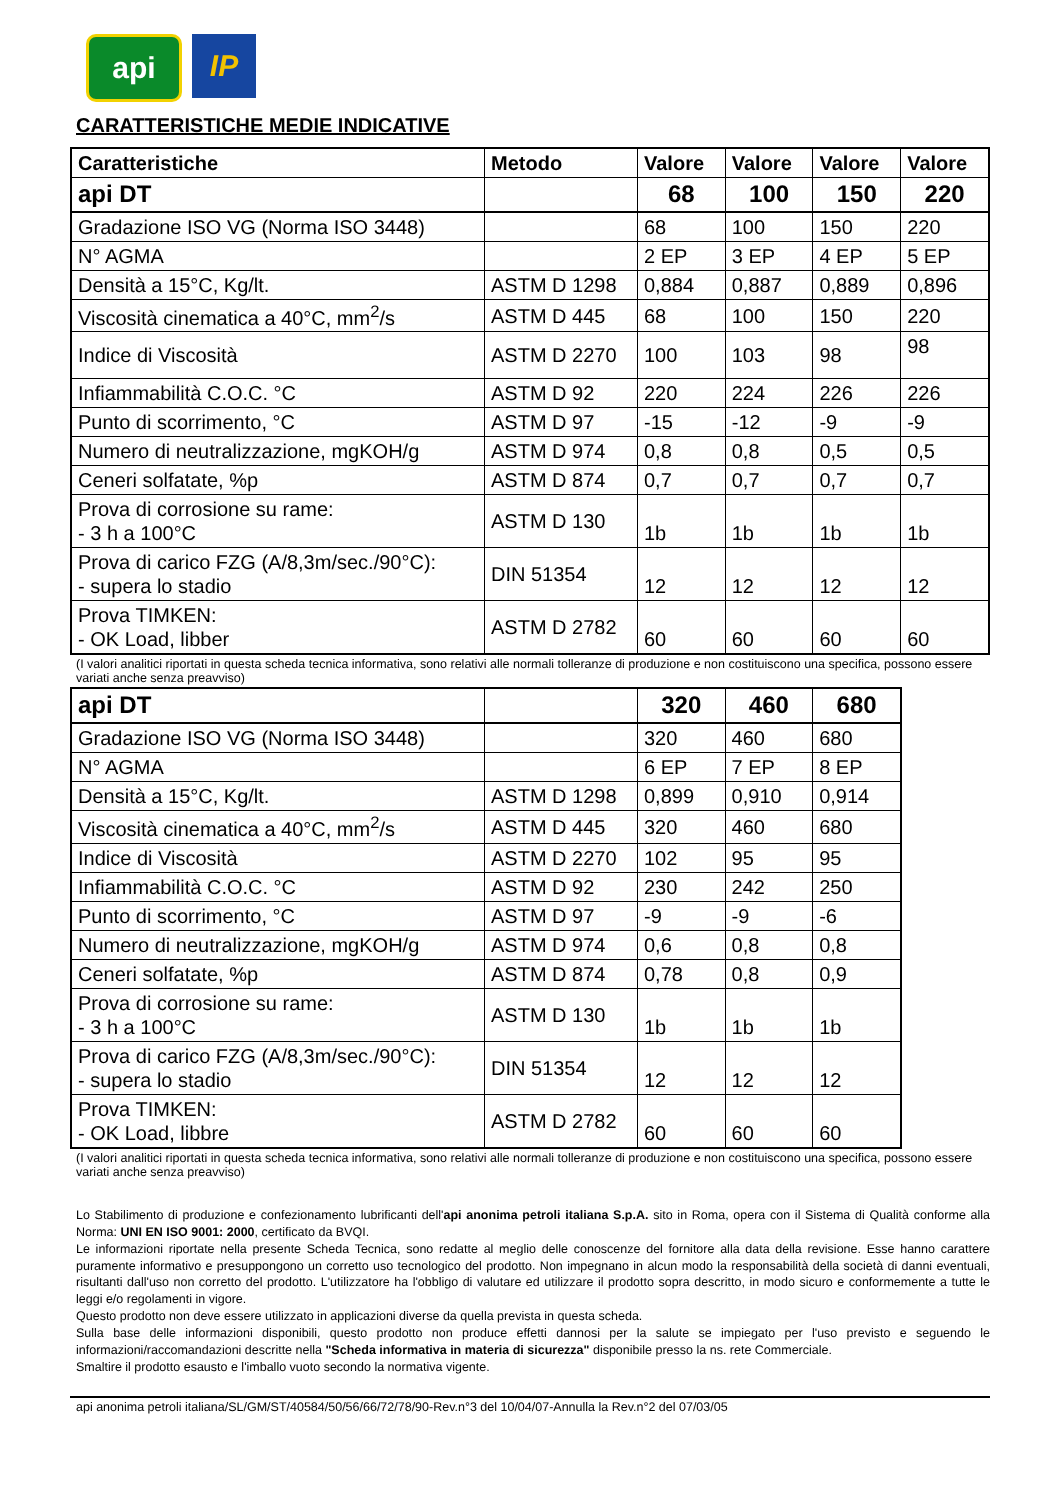api
IP
CARATTERISTICHE MEDIE INDICATIVE
| Caratteristiche | Metodo | Valore | Valore | Valore | Valore |
| --- | --- | --- | --- | --- | --- |
| api DT | | 68 | 100 | 150 | 220 |
| Gradazione ISO VG (Norma ISO 3448) | | 68 | 100 | 150 | 220 |
| N° AGMA | | 2 EP | 3 EP | 4 EP | 5 EP |
| Densità a 15°C, Kg/lt. | ASTM D 1298 | 0,884 | 0,887 | 0,889 | 0,896 |
| Viscosità cinematica a 40°C, mm<sup>2</sup>/s | ASTM D 445 | 68 | 100 | 150 | 220 |
| Indice di Viscosità | ASTM D 2270 | 100 | 103 | 98 | 98 |
| Infiammabilità C.O.C. °C | ASTM D 92 | 220 | 224 | 226 | 226 |
| Punto di scorrimento, °C | ASTM D 97 | -15 | -12 | -9 | -9 |
| Numero di neutralizzazione, mgKOH/g | ASTM D 974 | 0,8 | 0,8 | 0,5 | 0,5 |
| Ceneri solfatate, %p | ASTM D 874 | 0,7 | 0,7 | 0,7 | 0,7 |
| Prova di corrosione su rame: - 3 h a 100°C | ASTM D 130 | 1b | 1b | 1b | 1b |
| Prova di carico FZG (A/8,3m/sec./90°C): - supera lo stadio | DIN 51354 | 12 | 12 | 12 | 12 |
| Prova TIMKEN: - OK Load, libber | ASTM D 2782 | 60 | 60 | 60 | 60 |
(I valori analitici riportati in questa scheda tecnica informativa, sono relativi alle normali tolleranze di produzione e non costituiscono una specifica, possono essere variati anche senza preavviso)
| api DT | | 320 | 460 | 680 |
| Gradazione ISO VG (Norma ISO 3448) | | 320 | 460 | 680 |
| N° AGMA | | 6 EP | 7 EP | 8 EP |
| Densità a 15°C, Kg/lt. | ASTM D 1298 | 0,899 | 0,910 | 0,914 |
| Viscosità cinematica a 40°C, mm<sup>2</sup>/s | ASTM D 445 | 320 | 460 | 680 |
| Indice di Viscosità | ASTM D 2270 | 102 | 95 | 95 |
| Infiammabilità C.O.C. °C | ASTM D 92 | 230 | 242 | 250 |
| Punto di scorrimento, °C | ASTM D 97 | -9 | -9 | -6 |
| Numero di neutralizzazione, mgKOH/g | ASTM D 974 | 0,6 | 0,8 | 0,8 |
| Ceneri solfatate, %p | ASTM D 874 | 0,78 | 0,8 | 0,9 |
| Prova di corrosione su rame: - 3 h a 100°C | ASTM D 130 | 1b | 1b | 1b |
| Prova di carico FZG (A/8,3m/sec./90°C): - supera lo stadio | DIN 51354 | 12 | 12 | 12 |
| Prova TIMKEN: - OK Load, libbre | ASTM D 2782 | 60 | 60 | 60 |
(I valori analitici riportati in questa scheda tecnica informativa, sono relativi alle normali tolleranze di produzione e non costituiscono una specifica, possono essere variati anche senza preavviso)
Lo Stabilimento di produzione e confezionamento lubrificanti dell'api anonima petroli italiana S.p.A. sito in Roma, opera con il Sistema di Qualità conforme alla Norma: UNI EN ISO 9001: 2000, certificato da BVQI.
Le informazioni riportate nella presente Scheda Tecnica, sono redatte al meglio delle conoscenze del fornitore alla data della revisione. Esse hanno carattere puramente informativo e presuppongono un corretto uso tecnologico del prodotto. Non impegnano in alcun modo la responsabilità della società di danni eventuali, risultanti dall'uso non corretto del prodotto. L'utilizzatore ha l'obbligo di valutare ed utilizzare il prodotto sopra descritto, in modo sicuro e conformemente a tutte le leggi e/o regolamenti in vigore.
Questo prodotto non deve essere utilizzato in applicazioni diverse da quella prevista in questa scheda.
Sulla base delle informazioni disponibili, questo prodotto non produce effetti dannosi per la salute se impiegato per l'uso previsto e seguendo le informazioni/raccomandazioni descritte nella "Scheda informativa in materia di sicurezza" disponibile presso la ns. rete Commerciale.
Smaltire il prodotto esausto e l'imballo vuoto secondo la normativa vigente.
api anonima petroli italiana/SL/GM/ST/40584/50/56/66/72/78/90-Rev.n°3 del 10/04/07-Annulla la Rev.n°2 del 07/03/05